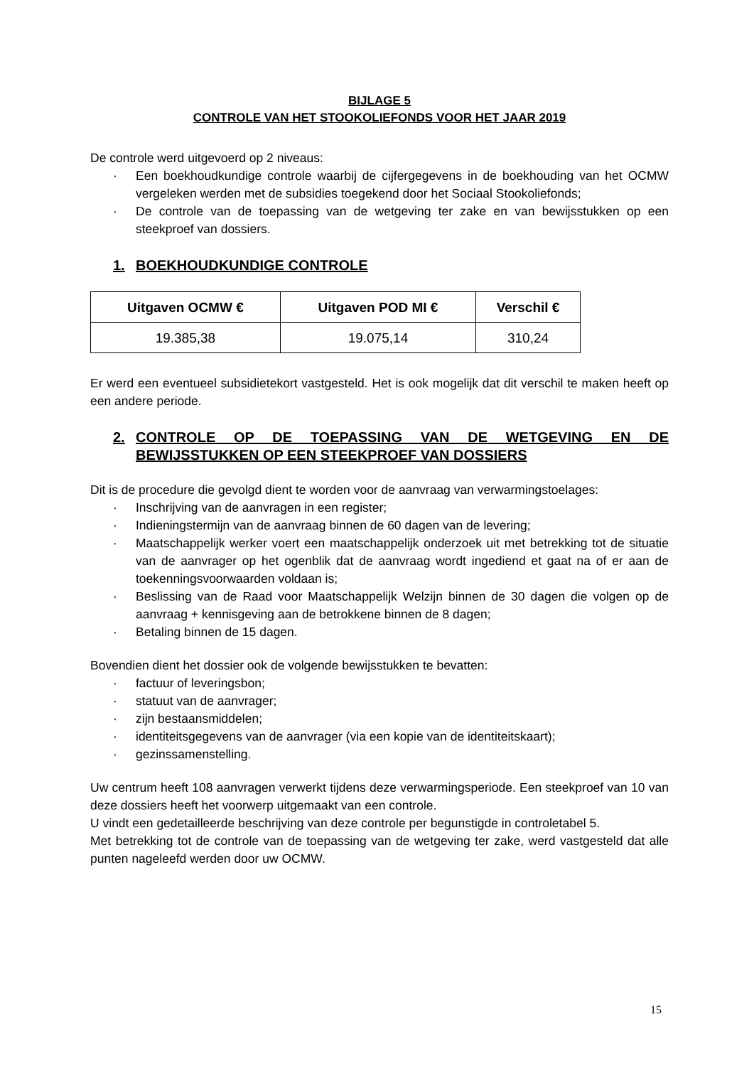BIJLAGE 5
CONTROLE VAN HET STOOKOLIEFONDS VOOR HET JAAR 2019
De controle werd uitgevoerd op 2 niveaus:
· Een boekhoudkundige controle waarbij de cijfergegevens in de boekhouding van het OCMW vergeleken werden met de subsidies toegekend door het Sociaal Stookoliefonds;
· De controle van de toepassing van de wetgeving ter zake en van bewijsstukken op een steekproef van dossiers.
1. BOEKHOUDKUNDIGE CONTROLE
| Uitgaven OCMW € | Uitgaven POD MI € | Verschil € |
| --- | --- | --- |
| 19.385,38 | 19.075,14 | 310,24 |
Er werd een eventueel subsidietekort vastgesteld. Het is ook mogelijk dat dit verschil te maken heeft op een andere periode.
2. CONTROLE OP DE TOEPASSING VAN DE WETGEVING EN DE BEWIJSSTUKKEN OP EEN STEEKPROEF VAN DOSSIERS
Dit is de procedure die gevolgd dient te worden voor de aanvraag van verwarmingstoelages:
· Inschrijving van de aanvragen in een register;
· Indieningstermijn van de aanvraag binnen de 60 dagen van de levering;
· Maatschappelijk werker voert een maatschappelijk onderzoek uit met betrekking tot de situatie van de aanvrager op het ogenblik dat de aanvraag wordt ingediend et gaat na of er aan de toekenningsvoorwaarden voldaan is;
· Beslissing van de Raad voor Maatschappelijk Welzijn binnen de 30 dagen die volgen op de aanvraag + kennisgeving aan de betrokkene binnen de 8 dagen;
· Betaling binnen de 15 dagen.
Bovendien dient het dossier ook de volgende bewijsstukken te bevatten:
· factuur of leveringsbon;
· statuut van de aanvrager;
· zijn bestaansmiddelen;
· identiteitsgegevens van de aanvrager (via een kopie van de identiteitskaart);
· gezinssamenstelling.
Uw centrum heeft 108 aanvragen verwerkt tijdens deze verwarmingsperiode. Een steekproef van 10 van deze dossiers heeft het voorwerp uitgemaakt van een controle.
U vindt een gedetailleerde beschrijving van deze controle per begunstigde in controletabel 5.
Met betrekking tot de controle van de toepassing van de wetgeving ter zake, werd vastgesteld dat alle punten nageleefd werden door uw OCMW.
15